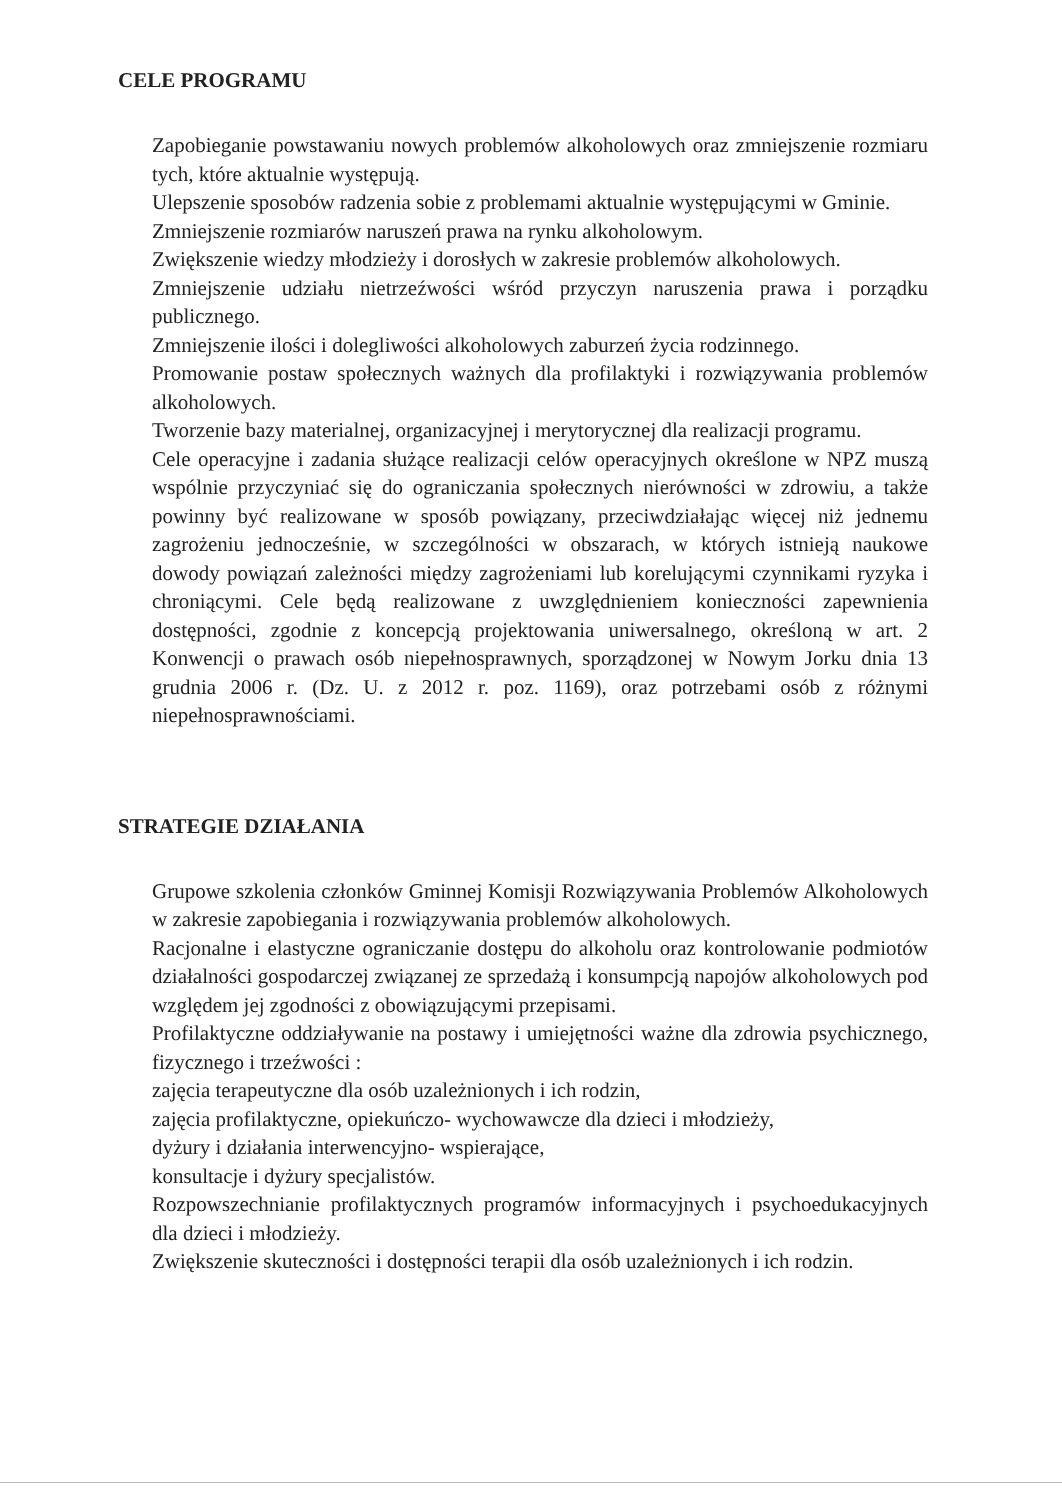CELE PROGRAMU
Zapobieganie powstawaniu nowych problemów alkoholowych oraz zmniejszenie rozmiaru tych, które aktualnie występują.
Ulepszenie sposobów radzenia sobie z problemami aktualnie występującymi w Gminie.
Zmniejszenie rozmiarów naruszeń prawa na rynku alkoholowym.
Zwiększenie wiedzy młodzieży i dorosłych w zakresie problemów alkoholowych.
Zmniejszenie udziału nietrzeźwości wśród przyczyn naruszenia prawa i porządku publicznego.
Zmniejszenie ilości i dolegliwości alkoholowych zaburzeń życia rodzinnego.
Promowanie postaw społecznych ważnych dla profilaktyki i rozwiązywania problemów alkoholowych.
Tworzenie bazy materialnej, organizacyjnej i merytorycznej dla realizacji programu.
Cele operacyjne i zadania służące realizacji celów operacyjnych określone w NPZ muszą wspólnie przyczyniać się do ograniczania społecznych nierówności w zdrowiu, a także powinny być realizowane w sposób powiązany, przeciwdziałając więcej niż jednemu zagrożeniu jednocześnie, w szczególności w obszarach, w których istnieją naukowe dowody powiązań zależności między zagrożeniami lub korelującymi czynnikami ryzyka i chroniącymi. Cele będą realizowane z uwzględnieniem konieczności zapewnienia dostępności, zgodnie z koncepcją projektowania uniwersalnego, określoną w art. 2 Konwencji o prawach osób niepełnosprawnych, sporządzonej w Nowym Jorku dnia 13 grudnia 2006 r. (Dz. U. z 2012 r. poz. 1169), oraz potrzebami osób z różnymi niepełnosprawnościami.
STRATEGIE DZIAŁANIA
Grupowe szkolenia członków Gminnej Komisji Rozwiązywania Problemów Alkoholowych w zakresie zapobiegania i rozwiązywania problemów alkoholowych.
Racjonalne i elastyczne ograniczanie dostępu do alkoholu oraz kontrolowanie podmiotów działalności gospodarczej związanej ze sprzedażą i konsumpcją napojów alkoholowych pod względem jej zgodności z obowiązującymi przepisami.
Profilaktyczne oddziaływanie na postawy i umiejętności ważne dla zdrowia psychicznego, fizycznego i trzeźwości :
zajęcia terapeutyczne dla osób uzależnionych i ich rodzin,
zajęcia profilaktyczne, opiekuńczo- wychowawcze dla dzieci i młodzieży,
dyżury i działania interwencyjno- wspierające,
konsultacje i dyżury specjalistów.
Rozpowszechnianie profilaktycznych programów informacyjnych i psychoedukacyjnych dla dzieci i młodzieży.
Zwiększenie skuteczności i dostępności terapii dla osób uzależnionych i ich rodzin.